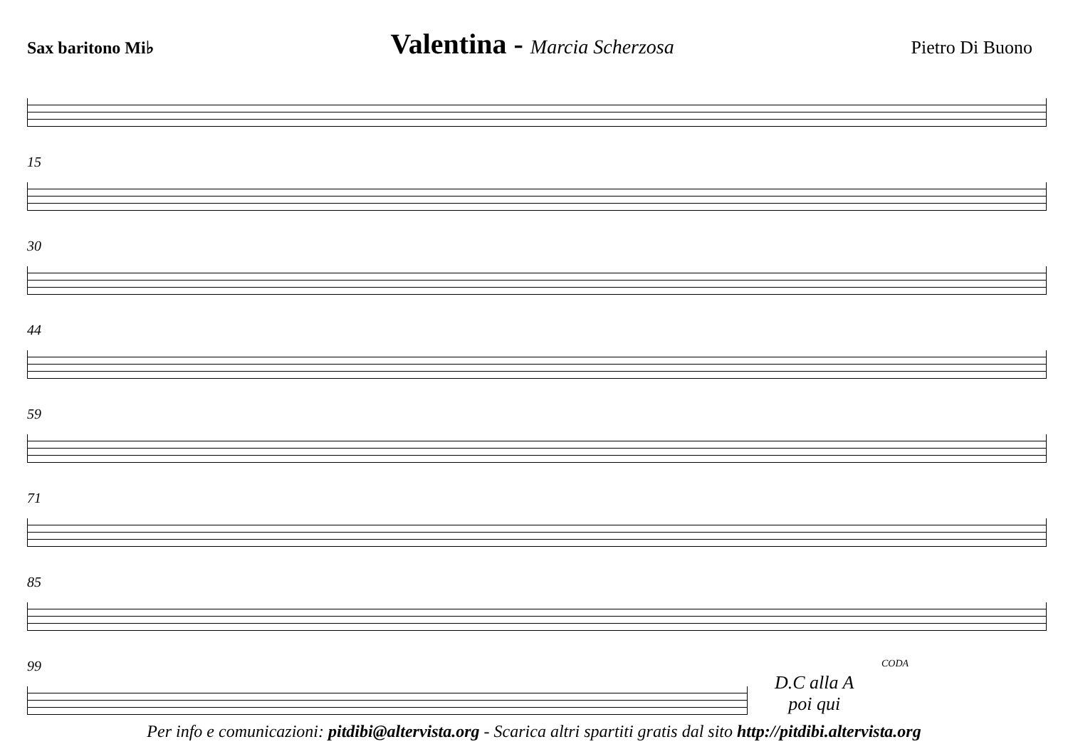Sax baritono Mi♭ Valentina - Marcia Scherzosa Pietro Di Buono
15
30
44
59
71
85
99
D.C alla A
poi qui
CODA
Per info e comunicazioni: pitdibi@altervista.org - Scarica altri spartiti gratis dal sito http://pitdibi.altervista.org